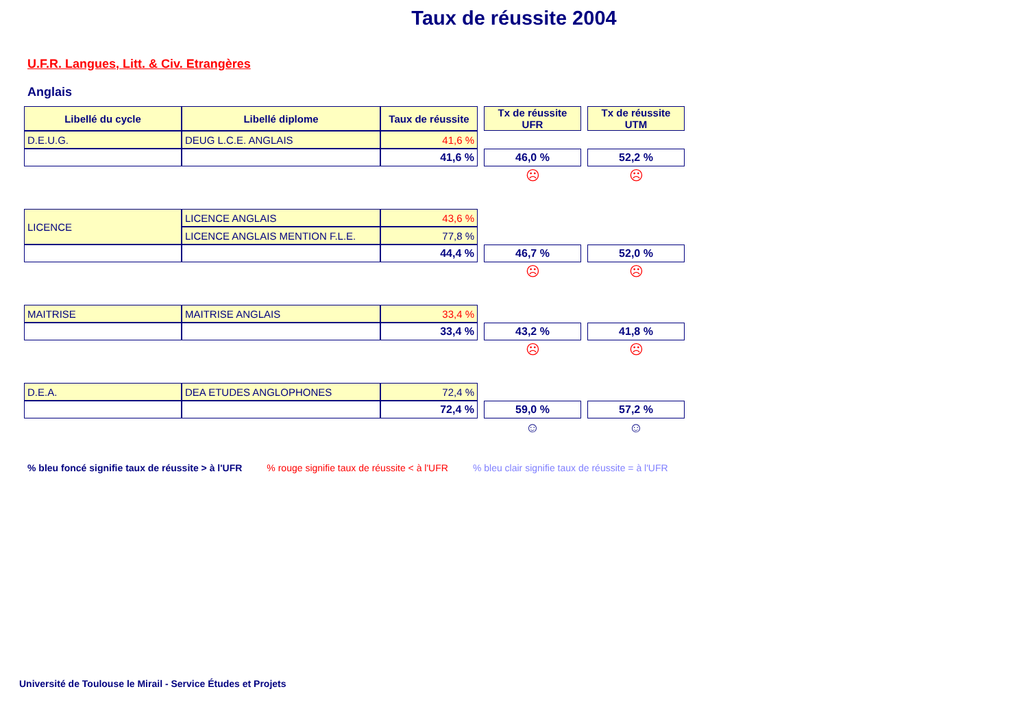Taux de réussite 2004
U.F.R. Langues, Litt. & Civ. Etrangères
Anglais
| Libellé du cycle | Libellé diplome | Taux de réussite | | Tx de réussite UFR | | Tx de réussite UTM |
| D.E.U.G. | DEUG L.C.E. ANGLAIS | 41,6 % | | | | |
| | | 41,6 % | | 46,0 % | | 52,2 % |
| | | | | ☹ | | ☹ |
| LICENCE | LICENCE ANGLAIS | 43,6 % | | | | |
| | LICENCE ANGLAIS MENTION F.L.E. | 77,8 % | | | | |
| | | 44,4 % | | 46,7 % | | 52,0 % |
| | | | | ☹ | | ☹ |
| MAITRISE | MAITRISE ANGLAIS | 33,4 % | | | | |
| | | 33,4 % | | 43,2 % | | 41,8 % |
| | | | | ☹ | | ☹ |
| D.E.A. | DEA ETUDES ANGLOPHONES | 72,4 % | | | | |
| | | 72,4 % | | 59,0 % | | 57,2 % |
| | | | | ☺ | | ☺ |
% bleu foncé signifie taux de réussite > à l'UFR % rouge signifie taux de réussite < à l'UFR % bleu clair signifie taux de réussite = à l'UFR
Université de Toulouse le Mirail - Service Études et Projets